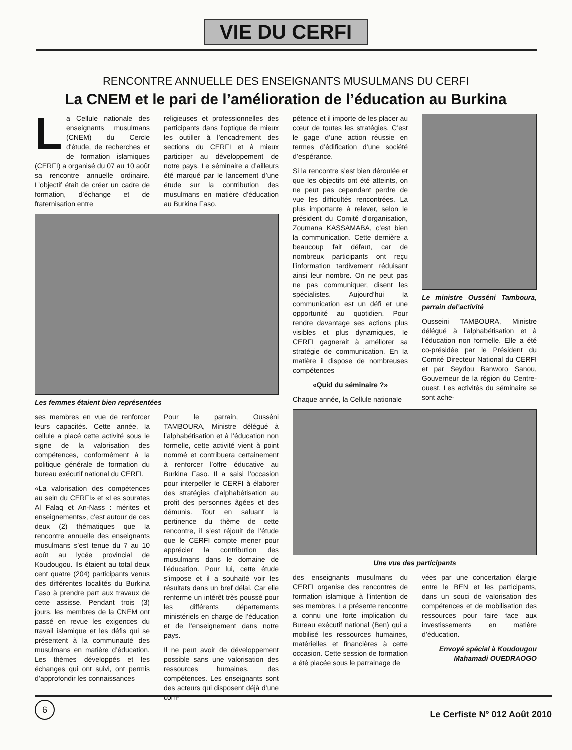VIE DU CERFI
RENCONTRE ANNUELLE DES ENSEIGNANTS MUSULMANS DU CERFI
La CNEM et le pari de l’amélioration de l’éducation au Burkina
La Cellule nationale des enseignants musulmans (CNEM) du Cercle d'étude, de recherches et de formation islamiques (CERFI) a organisé du 07 au 10 août sa rencontre annuelle ordinaire. L’objectif était de créer un cadre de formation, d’échange et de fraternisation entre
religieuses et professionnelles des participants dans l’optique de mieux les outiller à l’encadrement des sections du CERFI et à mieux participer au développement de notre pays. Le séminaire a d’ailleurs été marqué par le lancement d’une étude sur la contribution des musulmans en matière d’éducation au Burkina Faso.
Les femmes étaient bien représentées
ses membres en vue de renforcer leurs capacités. Cette année, la cellule a placé cette activité sous le signe de la valorisation des compétences, conformément à la politique générale de formation du bureau exécutif national du CERFI.
«La valorisation des compétences au sein du CERFI» et «Les sourates Al Falaq et An-Nass : mérites et enseignements», c’est autour de ces deux (2) thématiques que la rencontre annuelle des enseignants musulmans s’est tenue du 7 au 10 août au lycée provincial de Koudougou. Ils étaient au total deux cent quatre (204) participants venus des différentes localités du Burkina Faso à prendre part aux travaux de cette assisse. Pendant trois (3) jours, les membres de la CNEM ont passé en revue les exigences du travail islamique et les défis qui se présentent à la communauté des musulmans en matière d’éducation. Les thèmes développés et les échanges qui ont suivi, ont permis d’approfondir les connaissances
Pour le parrain, Ousséni TAMBOURA, Ministre délégué à l’alphabétisation et à l’éducation non formelle, cette activité vient à point nommé et contribuera certainement à renforcer l’offre éducative au Burkina Faso. Il a saisi l’occasion pour interpeller le CERFI à élaborer des stratégies d’alphabétisation au profit des personnes âgées et des démunis. Tout en saluant la pertinence du thème de cette rencontre, il s’est réjouit de l’étude que le CERFI compte mener pour apprécier la contribution des musulmans dans le domaine de l’éducation. Pour lui, cette étude s’impose et il a souhaité voir les résultats dans un bref délai. Car elle renferme un intérêt très poussé pour les différents départements ministériels en charge de l’éducation et de l’enseignement dans notre pays.
Il ne peut avoir de développement possible sans une valorisation des ressources humaines, des compétences. Les enseignants sont des acteurs qui disposent déjà d’une com-
pétence et il importe de les placer au cœur de toutes les stratégies. C’est le gage d’une action réussie en termes d’édification d’une société d’espérance.
Si la rencontre s’est bien déroulée et que les objectifs ont été atteints, on ne peut pas cependant perdre de vue les difficultés rencontrées. La plus importante à relever, selon le président du Comité d’organisation, Zoumana KASSAMABA, c’est bien la communication. Cette dernière a beaucoup fait défaut, car de nombreux participants ont reçu l’information tardivement réduisant ainsi leur nombre. On ne peut pas ne pas communiquer, disent les spécialistes. Aujourd’hui la communication est un défi et une opportunité au quotidien. Pour rendre davantage ses actions plus visibles et plus dynamiques, le CERFI gagnerait à améliorer sa stratégie de communication. En la matière il dispose de nombreuses compétences
«Quid du séminaire ?»
Chaque année, la Cellule nationale
Le ministre Ousséni Tamboura, parrain del’activité
Ousseini TAMBOURA, Ministre délégué à l’alphabétisation et à l’éducation non formelle. Elle a été co-présidée par le Président du Comité Directeur National du CERFI et par Seydou Banworo Sanou, Gouverneur de la région du Centre-ouest. Les activités du séminaire se sont ache-
Une vue des participants
des enseignants musulmans du CERFI organise des rencontres de formation islamique à l’intention de ses membres. La présente rencontre a connu une forte implication du Bureau exécutif national (Ben) qui a mobilisé les ressources humaines, matérielles et financières à cette occasion. Cette session de formation a été placée sous le parrainage de
vées par une concertation élargie entre le BEN et les participants, dans un souci de valorisation des compétences et de mobilisation des ressources pour faire face aux investissements en matière d’éducation.
Envoyé spécial à Koudougou
Mahamadi OUEDRAOGO
6
Le Cerfiste N° 012 Août 2010